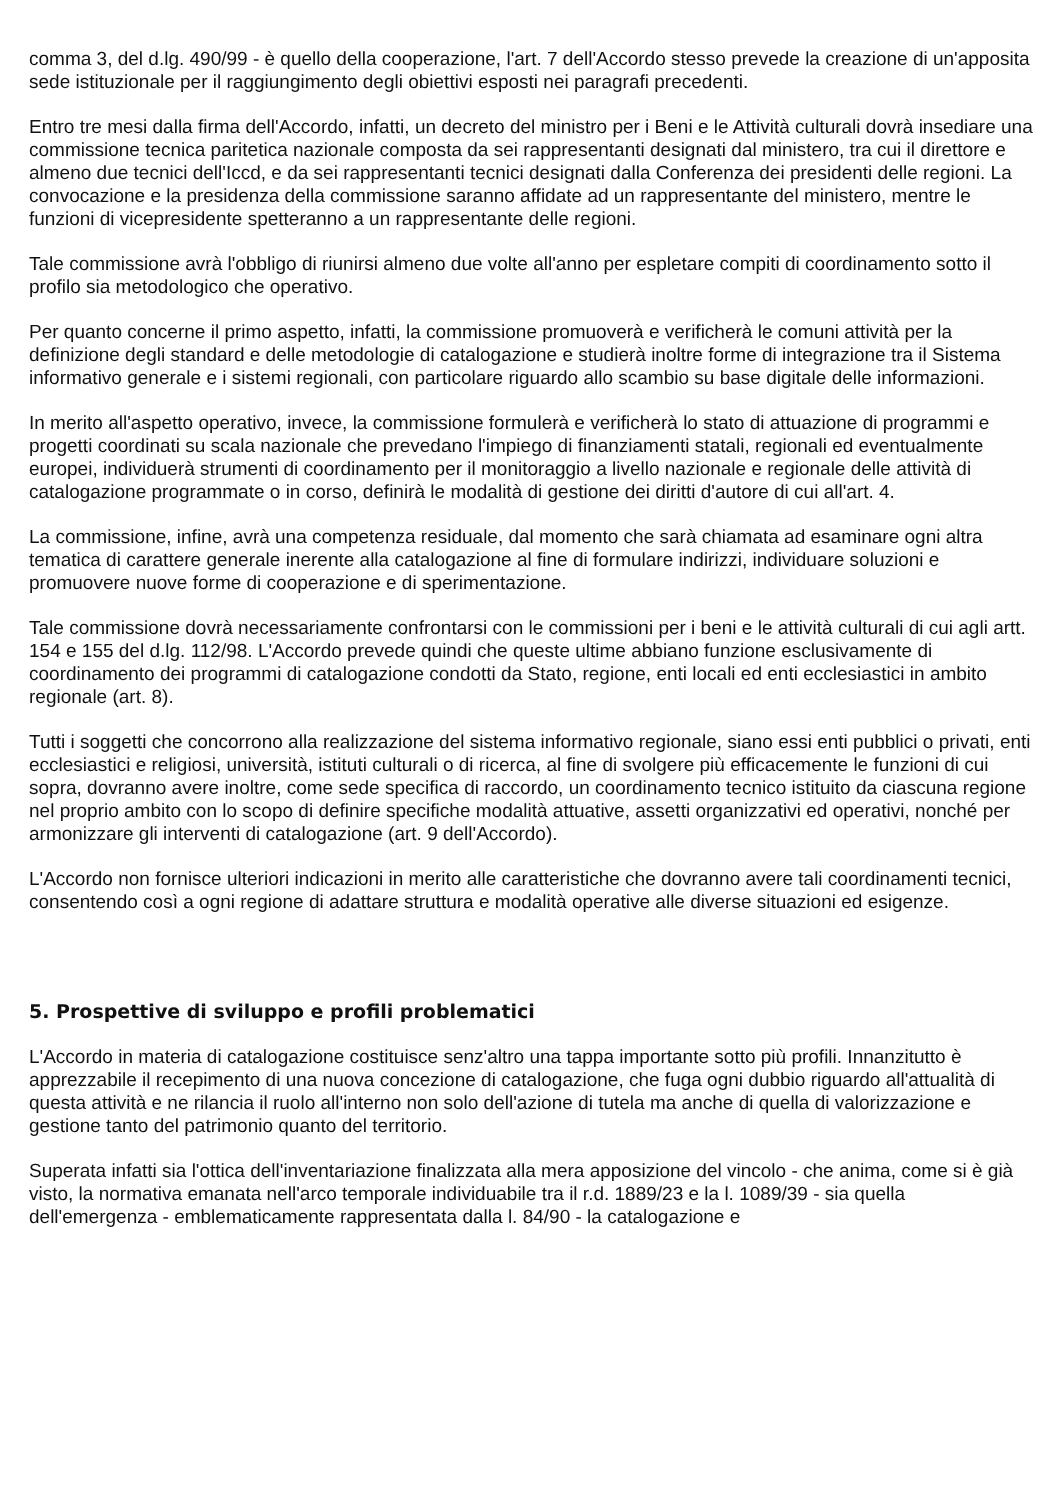comma 3, del d.lg. 490/99 - è quello della cooperazione, l'art. 7 dell'Accordo stesso prevede la creazione di un'apposita sede istituzionale per il raggiungimento degli obiettivi esposti nei paragrafi precedenti.
Entro tre mesi dalla firma dell'Accordo, infatti, un decreto del ministro per i Beni e le Attività culturali dovrà insediare una commissione tecnica paritetica nazionale composta da sei rappresentanti designati dal ministero, tra cui il direttore e almeno due tecnici dell'Iccd, e da sei rappresentanti tecnici designati dalla Conferenza dei presidenti delle regioni. La convocazione e la presidenza della commissione saranno affidate ad un rappresentante del ministero, mentre le funzioni di vicepresidente spetteranno a un rappresentante delle regioni.
Tale commissione avrà l'obbligo di riunirsi almeno due volte all'anno per espletare compiti di coordinamento sotto il profilo sia metodologico che operativo.
Per quanto concerne il primo aspetto, infatti, la commissione promuoverà e verificherà le comuni attività per la definizione degli standard e delle metodologie di catalogazione e studierà inoltre forme di integrazione tra il Sistema informativo generale e i sistemi regionali, con particolare riguardo allo scambio su base digitale delle informazioni.
In merito all'aspetto operativo, invece, la commissione formulerà e verificherà lo stato di attuazione di programmi e progetti coordinati su scala nazionale che prevedano l'impiego di finanziamenti statali, regionali ed eventualmente europei, individuerà strumenti di coordinamento per il monitoraggio a livello nazionale e regionale delle attività di catalogazione programmate o in corso, definirà le modalità di gestione dei diritti d'autore di cui all'art. 4.
La commissione, infine, avrà una competenza residuale, dal momento che sarà chiamata ad esaminare ogni altra tematica di carattere generale inerente alla catalogazione al fine di formulare indirizzi, individuare soluzioni e promuovere nuove forme di cooperazione e di sperimentazione.
Tale commissione dovrà necessariamente confrontarsi con le commissioni per i beni e le attività culturali di cui agli artt. 154 e 155 del d.lg. 112/98. L'Accordo prevede quindi che queste ultime abbiano funzione esclusivamente di coordinamento dei programmi di catalogazione condotti da Stato, regione, enti locali ed enti ecclesiastici in ambito regionale (art. 8).
Tutti i soggetti che concorrono alla realizzazione del sistema informativo regionale, siano essi enti pubblici o privati, enti ecclesiastici e religiosi, università, istituti culturali o di ricerca, al fine di svolgere più efficacemente le funzioni di cui sopra, dovranno avere inoltre, come sede specifica di raccordo, un coordinamento tecnico istituito da ciascuna regione nel proprio ambito con lo scopo di definire specifiche modalità attuative, assetti organizzativi ed operativi, nonché per armonizzare gli interventi di catalogazione (art. 9 dell'Accordo).
L'Accordo non fornisce ulteriori indicazioni in merito alle caratteristiche che dovranno avere tali coordinamenti tecnici, consentendo così a ogni regione di adattare struttura e modalità operative alle diverse situazioni ed esigenze.
5. Prospettive di sviluppo e profili problematici
L'Accordo in materia di catalogazione costituisce senz'altro una tappa importante sotto più profili. Innanzitutto è apprezzabile il recepimento di una nuova concezione di catalogazione, che fuga ogni dubbio riguardo all'attualità di questa attività e ne rilancia il ruolo all'interno non solo dell'azione di tutela ma anche di quella di valorizzazione e gestione tanto del patrimonio quanto del territorio.
Superata infatti sia l'ottica dell'inventariazione finalizzata alla mera apposizione del vincolo - che anima, come si è già visto, la normativa emanata nell'arco temporale individuabile tra il r.d. 1889/23 e la l. 1089/39 - sia quella dell'emergenza - emblematicamente rappresentata dalla l. 84/90 - la catalogazione e